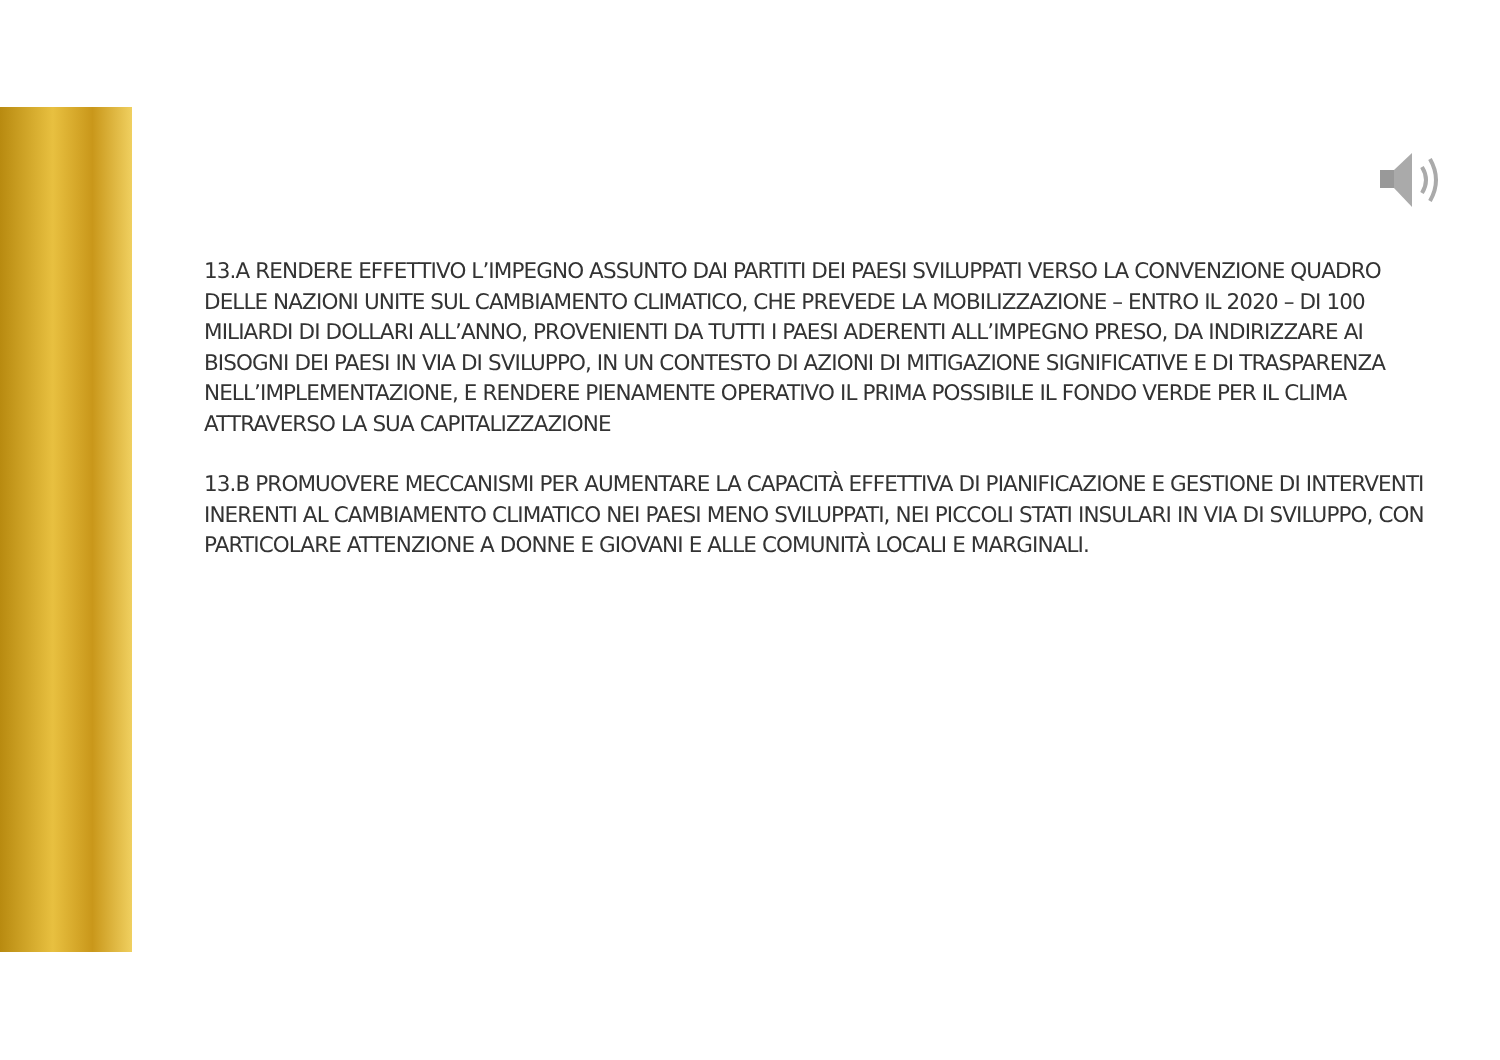13.A RENDERE EFFETTIVO L’IMPEGNO ASSUNTO DAI PARTITI DEI PAESI SVILUPPATI VERSO LA CONVENZIONE QUADRO DELLE NAZIONI UNITE SUL CAMBIAMENTO CLIMATICO, CHE PREVEDE LA MOBILIZZAZIONE – ENTRO IL 2020 – DI 100 MILIARDI DI DOLLARI ALL’ANNO, PROVENIENTI DA TUTTI I PAESI ADERENTI ALL’IMPEGNO PRESO, DA INDIRIZZARE AI BISOGNI DEI PAESI IN VIA DI SVILUPPO, IN UN CONTESTO DI AZIONI DI MITIGAZIONE SIGNIFICATIVE E DI TRASPARENZA NELL’IMPLEMENTAZIONE, E RENDERE PIENAMENTE OPERATIVO IL PRIMA POSSIBILE IL FONDO VERDE PER IL CLIMA ATTRAVERSO LA SUA CAPITALIZZAZIONE
13.B PROMUOVERE MECCANISMI PER AUMENTARE LA CAPACITÀ EFFETTIVA DI PIANIFICAZIONE E GESTIONE DI INTERVENTI INERENTI AL CAMBIAMENTO CLIMATICO NEI PAESI MENO SVILUPPATI, NEI PICCOLI STATI INSULARI IN VIA DI SVILUPPO, CON PARTICOLARE ATTENZIONE A DONNE E GIOVANI E ALLE COMUNITÀ LOCALI E MARGINALI.